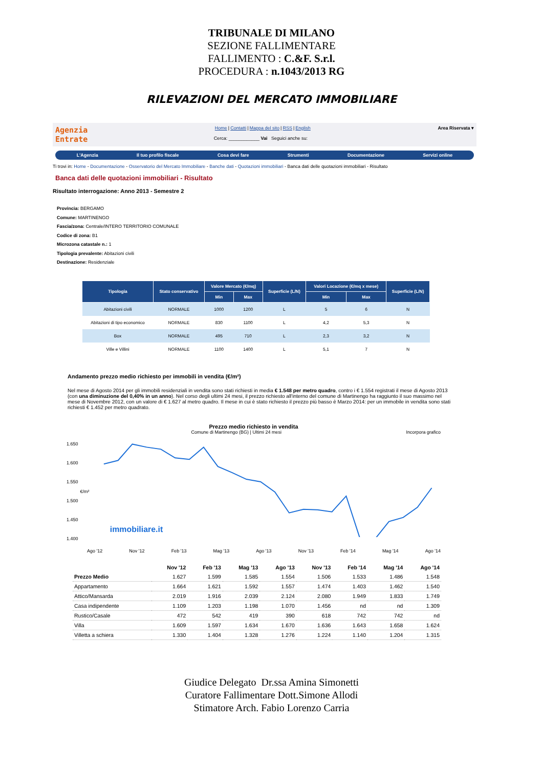TRIBUNALE DI MILANO
SEZIONE FALLIMENTARE
FALLIMENTO : C.&F. S.r.l.
PROCEDURA : n.1043/2013 RG
RILEVAZIONI DEL MERCATO IMMOBILIARE
Agenzia
Entrate
Home|Contatti|Mappa del sito|RSS|English
Cerca: ____________ Vai Seguici anche su:
Area Riservata ▾
L'Agenzia Il tuo profilo fiscale Cosa devi fare Strumenti Documentazione Servizi online
Ti trovi in: Home - Documentazione - Osservatorio del Mercato Immobiliare - Banche dati - Quotazioni immobiliari - Banca dati delle quotazioni immobiliari - Risultato
Banca dati delle quotazioni immobiliari - Risultato
Risultato interrogazione: Anno 2013 - Semestre 2
Provincia: BERGAMO
Comune: MARTINENGO
Fascia/zona: Centrale/INTERO TERRITORIO COMUNALE
Codice di zona: B1
Microzona catastale n.: 1
Tipologia prevalente: Abitazioni civili
Destinazione: Residenziale
| Tipologia | Stato conservativo | Valore Mercato (€/mq) | | Superficie (L/N) | Valori Locazione (€/mq x mese) | | Superficie (L/N) |
| --- | --- | --- | --- | --- | --- | --- | --- |
| | | Min | Max | | Min | Max | |
| Abitazioni civili | NORMALE | 1000 | 1200 | L | 5 | 6 | N |
| Abitazioni di tipo economico | NORMALE | 830 | 1100 | L | 4,2 | 5,3 | N |
| Box | NORMALE | 495 | 710 | L | 2,3 | 3,2 | N |
| Ville e Villini | NORMALE | 1100 | 1400 | L | 5,1 | 7 | N |
Andamento prezzo medio richiesto per immobili in vendita (€/m²)
Nel mese di Agosto 2014 per gli immobili residenziali in vendita sono stati richiesti in media € 1.548 per metro quadro, contro i € 1.554 registrati il mese di Agosto 2013 (con una diminuzione del 0,40% in un anno). Nel corso degli ultimi 24 mesi, il prezzo richiesto all'interno del comune di Martinengo ha raggiunto il suo massimo nel mese di Novembre 2012, con un valore di € 1.627 al metro quadro. Il mese in cui è stato richiesto il prezzo più basso è Marzo 2014: per un immobile in vendita sono stati richiesti € 1.452 per metro quadrato.
Prezzo medio richiesto in vendita
Comune di Martinengo (BG) | Ultimi 24 mesi Incorpora grafico
1.650
1.600
1.550
1.500
1.450
1.400
€/m²
immobiliare.it
Ago '12 Nov '12 Feb '13 Mag '13 Ago '13 Nov '13 Feb '14 Mag '14 Ago '14
| | Nov '12 | Feb '13 | Mag '13 | Ago '13 | Nov '13 | Feb '14 | Mag '14 | Ago '14 |
| --- | --- | --- | --- | --- | --- | --- | --- | --- |
| Prezzo Medio | 1.627 | 1.599 | 1.585 | 1.554 | 1.506 | 1.533 | 1.486 | 1.548 |
| Appartamento | 1.664 | 1.621 | 1.592 | 1.557 | 1.474 | 1.403 | 1.462 | 1.540 |
| Attico/Mansarda | 2.019 | 1.916 | 2.039 | 2.124 | 2.080 | 1.949 | 1.833 | 1.749 |
| Casa indipendente | 1.109 | 1.203 | 1.198 | 1.070 | 1.456 | nd | nd | 1.309 |
| Rustico/Casale | 472 | 542 | 419 | 390 | 618 | 742 | 742 | nd |
| Villa | 1.609 | 1.597 | 1.634 | 1.670 | 1.636 | 1.643 | 1.658 | 1.624 |
| Villetta a schiera | 1.330 | 1.404 | 1.328 | 1.276 | 1.224 | 1.140 | 1.204 | 1.315 |
Giudice Delegato Dr.ssa Amina Simonetti
Curatore Fallimentare Dott.Simone Allodi
Stimatore Arch. Fabio Lorenzo Carria